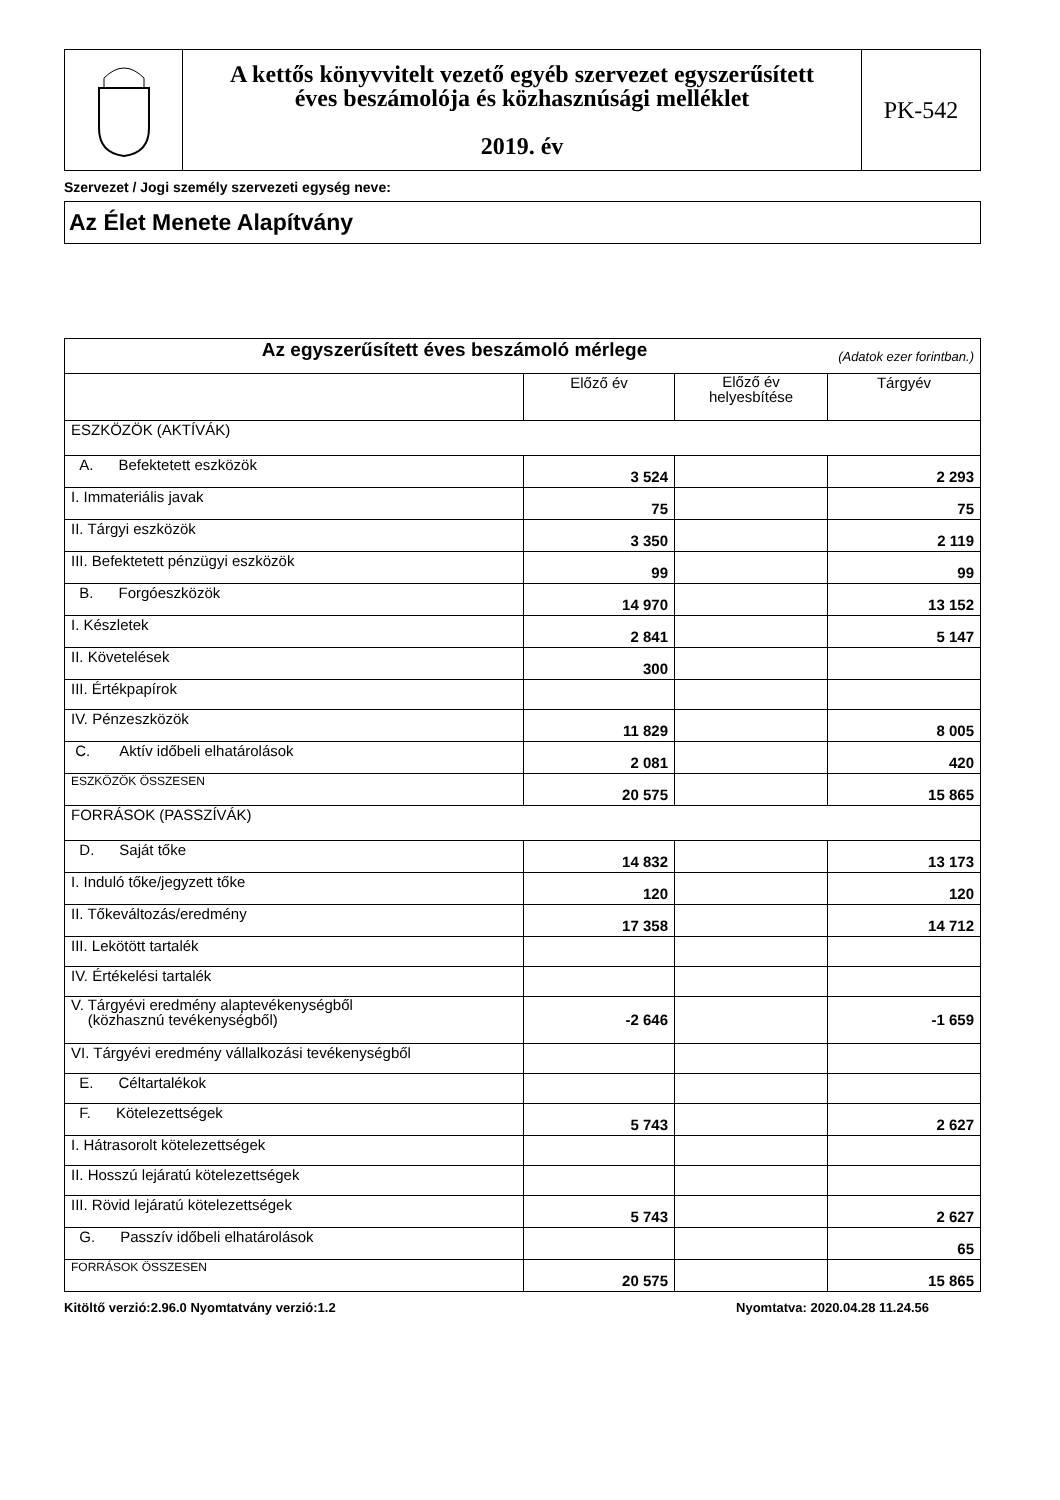| | A kettős könyvvitelt vezető egyéb szervezet egyszerűsített éves beszámolója és közhasznúsági melléklet 2019. év | PK-542 |
Szervezet / Jogi személy szervezeti egység neve:
Az Élet Menete Alapítvány
| Az egyszerűsített éves beszámoló mérlege (Adatok ezer forintban.) | | | |
| | Előző év | Előző év helyesbítése | Tárgyév |
| ESZKÖZÖK (AKTÍVÁK) | | | |
| A. Befektetett eszközök | 3 524 | | 2 293 |
| I. Immateriális javak | 75 | | 75 |
| II. Tárgyi eszközök | 3 350 | | 2 119 |
| III. Befektetett pénzügyi eszközök | 99 | | 99 |
| B. Forgóeszközök | 14 970 | | 13 152 |
| I. Készletek | 2 841 | | 5 147 |
| II. Követelések | 300 | | |
| III. Értékpapírok | | | |
| IV. Pénzeszközök | 11 829 | | 8 005 |
| C. Aktív időbeli elhatárolások | 2 081 | | 420 |
| ESZKÖZÖK ÖSSZESEN | 20 575 | | 15 865 |
| FORRÁSOK (PASSZÍVÁK) | | | |
| D. Saját tőke | 14 832 | | 13 173 |
| I. Induló tőke/jegyzett tőke | 120 | | 120 |
| II. Tőkeváltozás/eredmény | 17 358 | | 14 712 |
| III. Lekötött tartalék | | | |
| IV. Értékelési tartalék | | | |
| V. Tárgyévi eredmény alaptevékenységből (közhasznú tevékenységből) | -2 646 | | -1 659 |
| VI. Tárgyévi eredmény vállalkozási tevékenységből | | | |
| E. Céltartalékok | | | |
| F. Kötelezettségek | 5 743 | | 2 627 |
| I. Hátrasorolt kötelezettségek | | | |
| II. Hosszú lejáratú kötelezettségek | | | |
| III. Rövid lejáratú kötelezettségek | 5 743 | | 2 627 |
| G. Passzív időbeli elhatárolások | | | 65 |
| FORRÁSOK ÖSSZESEN | 20 575 | | 15 865 |
Kitöltő verzió:2.96.0 Nyomtatvány verzió:1.2 Nyomtatva: 2020.04.28 11.24.56